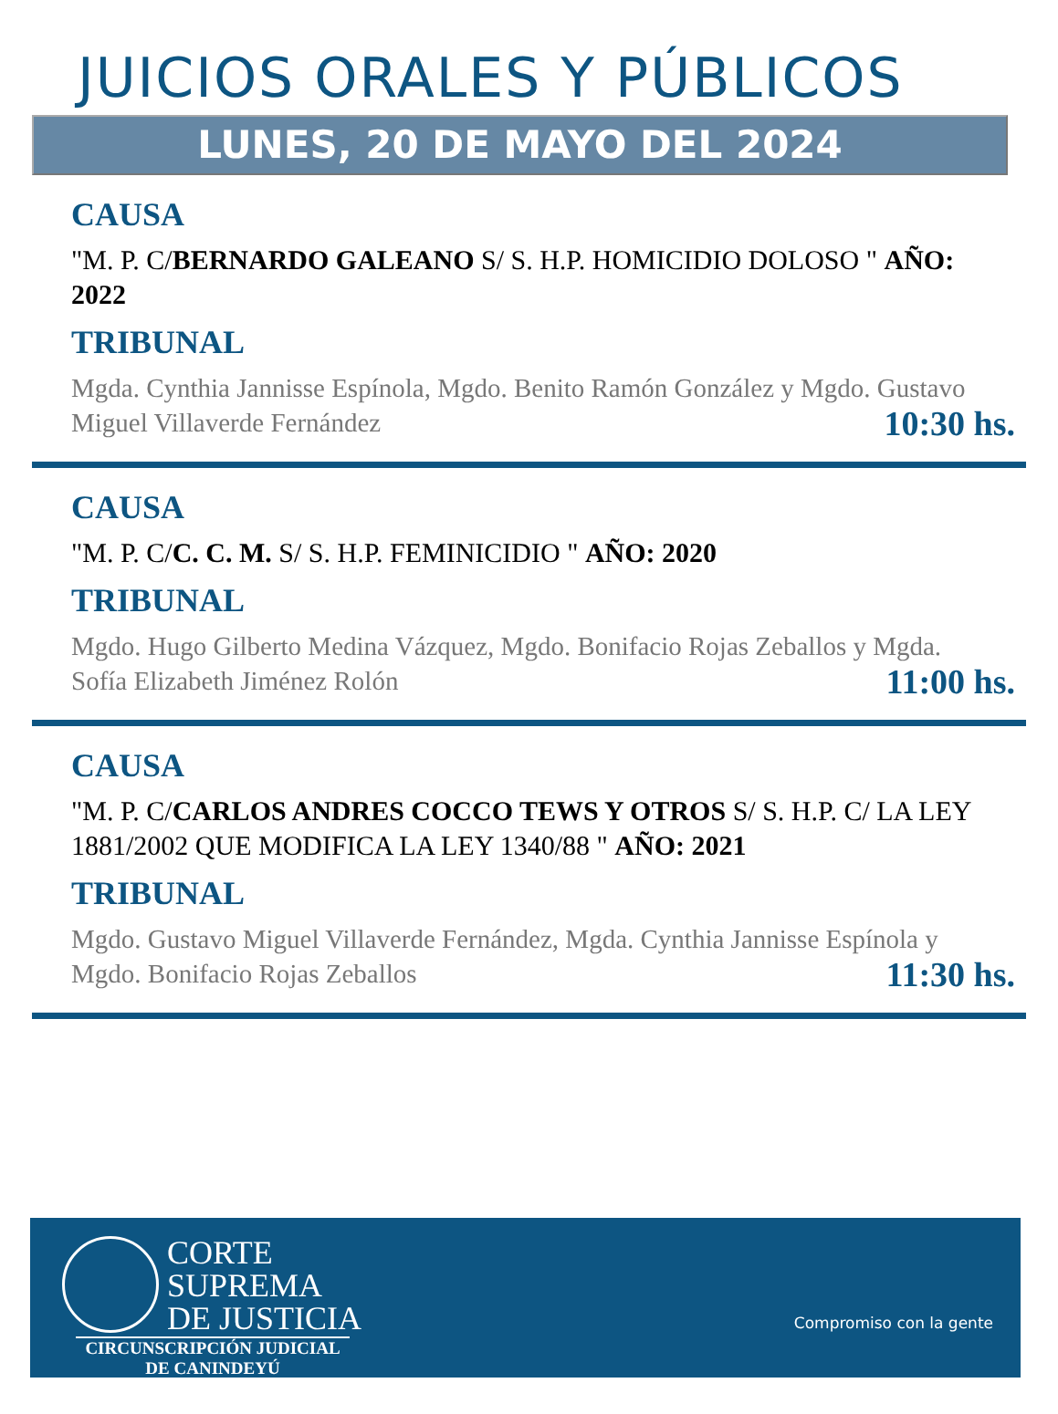JUICIOS ORALES Y PÚBLICOS
LUNES, 20 DE MAYO DEL 2024
CAUSA
"M. P. C/BERNARDO GALEANO S/ S. H.P. HOMICIDIO DOLOSO " AÑO: 2022
TRIBUNAL
Mgda. Cynthia Jannisse Espínola, Mgdo. Benito Ramón González y Mgdo. Gustavo Miguel Villaverde Fernández
10:30 hs.
CAUSA
"M. P. C/C. C. M. S/ S. H.P. FEMINICIDIO " AÑO: 2020
TRIBUNAL
Mgdo. Hugo Gilberto Medina Vázquez, Mgdo. Bonifacio Rojas Zeballos y Mgda. Sofía Elizabeth Jiménez Rolón
11:00 hs.
CAUSA
"M. P. C/CARLOS ANDRES COCCO TEWS Y OTROS S/ S. H.P. C/ LA LEY 1881/2002 QUE MODIFICA LA LEY 1340/88 " AÑO: 2021
TRIBUNAL
Mgdo. Gustavo Miguel Villaverde Fernández, Mgda. Cynthia Jannisse Espínola y Mgdo. Bonifacio Rojas Zeballos
11:30 hs.
CORTE
SUPREMA
DE JUSTICIA
CIRCUNSCRIPCIÓN JUDICIAL
DE CANINDEYÚ
Compromiso con la gente